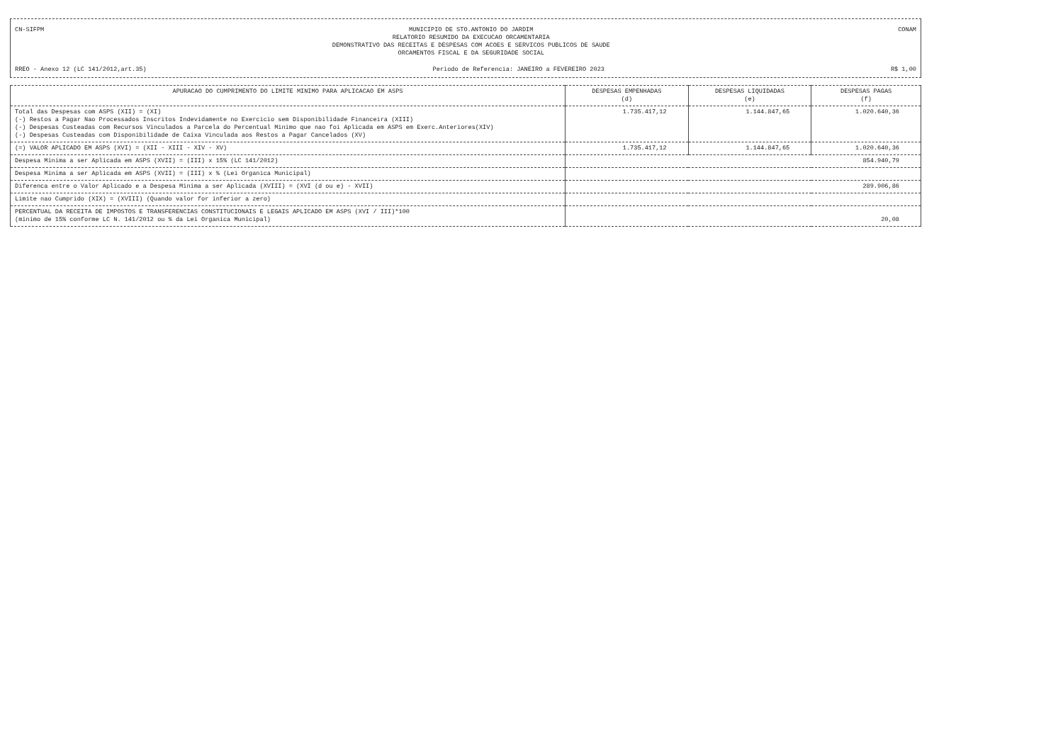CN-SIFPM MUNICIPIO DE STO.ANTONIO DO JARDIM
RELATORIO RESUMIDO DA EXECUCAO ORCAMENTARIA
DEMONSTRATIVO DAS RECEITAS E DESPESAS COM ACOES E SERVICOS PUBLICOS DE SAUDE
ORCAMENTOS FISCAL E DA SEGURIDADE SOCIAL CONAM
RREO - Anexo 12 (LC 141/2012,art.35) Periodo de Referencia: JANEIRO a FEVEREIRO 2023 R$ 1,00
| APURACAO DO CUMPRIMENTO DO LIMITE MINIMO PARA APLICACAO EM ASPS | DESPESAS EMPENHADAS (d) | DESPESAS LIQUIDADAS (e) | DESPESAS PAGAS (f) |
| --- | --- | --- | --- |
| Total das Despesas com ASPS (XII) = (XI) (-) Restos a Pagar Nao Processados Inscritos Indevidamente no Exercicio sem Disponibilidade Financeira (XIII) (-) Despesas Custeadas com Recursos Vinculados a Parcela do Percentual Minimo que nao foi Aplicada em ASPS em Exerc.Anteriores(XIV) (-) Despesas Custeadas com Disponibilidade de Caixa Vinculada aos Restos a Pagar Cancelados (XV) | 1.735.417,12 | 1.144.847,65 | 1.020.640,36 |
| (=) VALOR APLICADO EM ASPS (XVI) = (XII - XIII - XIV - XV) | 1.735.417,12 | 1.144.847,65 | 1.020.640,36 |
| Despesa Minima a ser Aplicada em ASPS (XVII) = (III) x 15% (LC 141/2012) | 854.940,79 | | |
| Despesa Minima a ser Aplicada em ASPS (XVII) = (III) x % (Lei Organica Municipal) | | | |
| Diferenca entre o Valor Aplicado e a Despesa Minima a ser Aplicada (XVIII) = (XVI (d ou e) - XVII) | 289.906,86 | | |
| Limite nao Cumprido (XIX) = (XVIII) (Quando valor for inferior a zero) | | | |
| PERCENTUAL DA RECEITA DE IMPOSTOS E TRANSFERENCIAS CONSTITUCIONAIS E LEGAIS APLICADO EM ASPS (XVI / III)*100 (minimo de 15% conforme LC N. 141/2012 ou % da Lei Organica Municipal) | 20,08 | | |